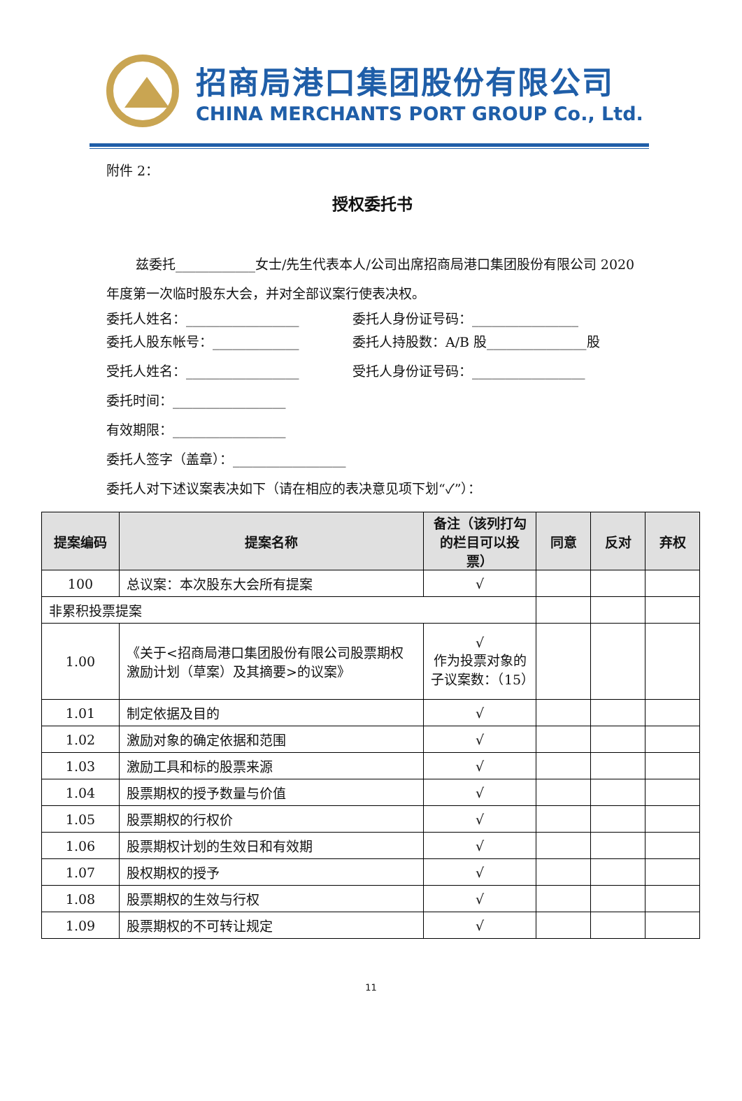招商局港口集团股份有限公司
CHINA MERCHANTS PORT GROUP Co., Ltd.
附件 2：
授权委托书
兹委托____________女士/先生代表本人/公司出席招商局港口集团股份有限公司 2020 年度第一次临时股东大会，并对全部议案行使表决权。
委托人姓名：_________________ 委托人身份证号码：________________
委托人股东帐号：_____________ 委托人持股数：A/B 股_______________股
受托人姓名：_________________ 受托人身份证号码：_________________
委托时间：_________________
有效期限：_________________
委托人签字（盖章）：_________________
委托人对下述议案表决如下（请在相应的表决意见项下划“✓”）：
| 提案编码 | 提案名称 | 备注（该列打勾的栏目可以投票） | 同意 | 反对 | 弃权 |
| --- | --- | --- | --- | --- | --- |
| 100 | 总议案：本次股东大会所有提案 | √ | | | |
| 非累积投票提案 | | | | | |
| 1.00 | 《关于<招商局港口集团股份有限公司股票期权激励计划（草案）及其摘要>的议案》 | √ 作为投票对象的子议案数：（15） | | | |
| 1.01 | 制定依据及目的 | √ | | | |
| 1.02 | 激励对象的确定依据和范围 | √ | | | |
| 1.03 | 激励工具和标的股票来源 | √ | | | |
| 1.04 | 股票期权的授予数量与价值 | √ | | | |
| 1.05 | 股票期权的行权价 | √ | | | |
| 1.06 | 股票期权计划的生效日和有效期 | √ | | | |
| 1.07 | 股权期权的授予 | √ | | | |
| 1.08 | 股票期权的生效与行权 | √ | | | |
| 1.09 | 股票期权的不可转让规定 | √ | | | |
11